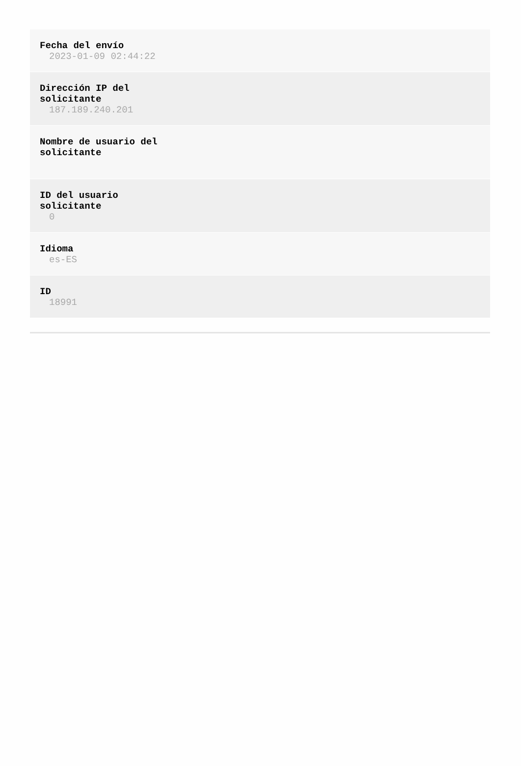Fecha del envío
2023-01-09 02:44:22
Dirección IP del solicitante
187.189.240.201
Nombre de usuario del solicitante
ID del usuario solicitante
0
Idioma
es-ES
ID
18991